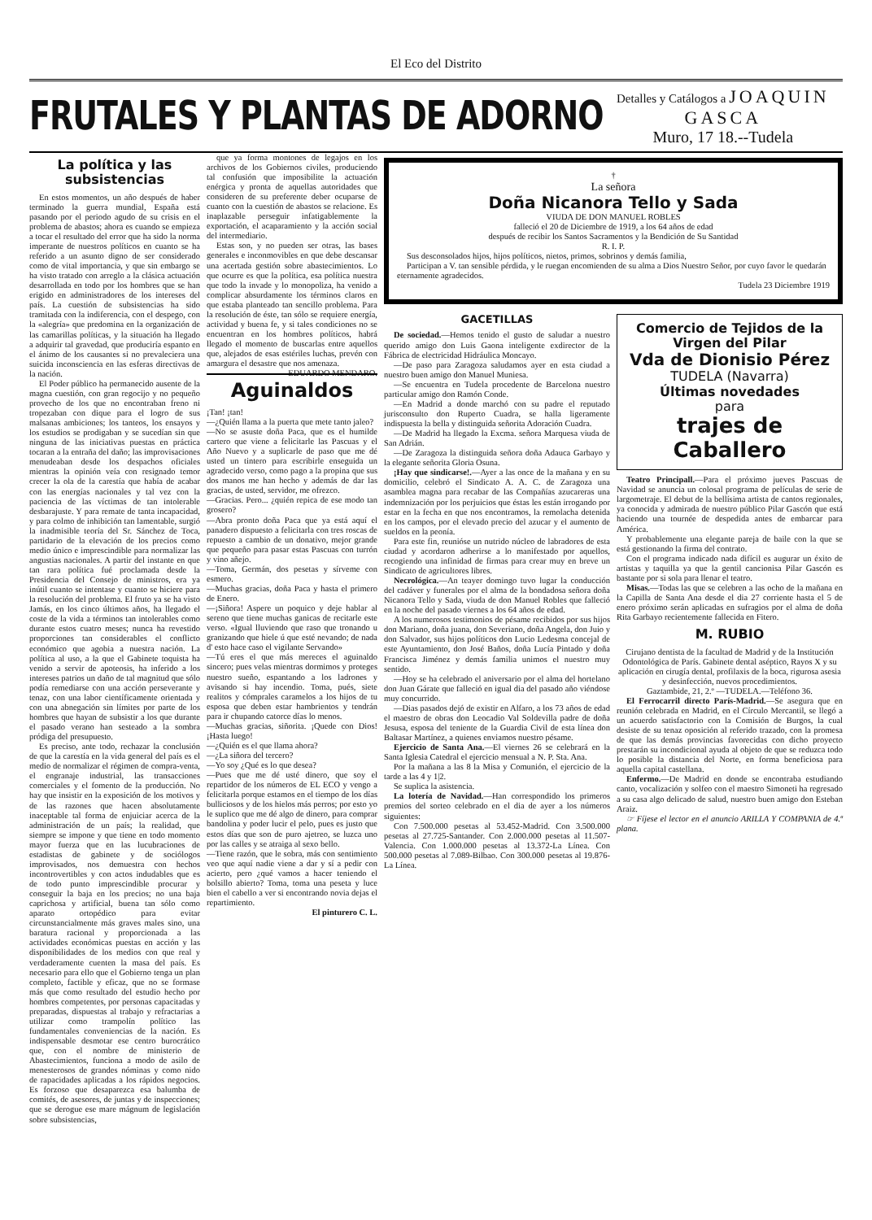El Eco del Distrito
FRUTALES Y PLANTAS DE ADORNO
Detalles y Catálogos a JOAQUIN GASCA
Muro, 17 18.--Tudela
La política y las subsistencias
En estos momentos, un año después de haber terminado la guerra mundial, España está pasando por el periodo agudo de su crisis en el problema de abastos; ahora es cuando se empieza a tocar el resultado del error que ha sido la norma imperante de nuestros políticos en cuanto se ha referido a un asunto digno de ser considerado como de vital importancia, y que sin embargo se ha visto tratado con arreglo a la clásica actuación desarrollada en todo por los hombres que se han erigido en administradores de los intereses del país. La cuestión de subsistencias ha sido tramitada con la indiferencia, con el despego, con la «alegría» que predomina en la organización de las camarillas políticas, y la situación ha llegado a adquirir tal gravedad, que produciría espanto en el ánimo de los causantes si no prevaleciera una suicida inconsciencia en las esferas directivas de la nación.
El Poder público ha permanecido ausente de la magna cuestión, con gran regocijo y no pequeño provecho de los que no encontraban freno ni tropezaban con dique para el logro de sus malsanas ambiciones; los tanteos, los ensayos y los estudios se prodigaban y se sucedían sin que ninguna de las iniciativas puestas en práctica tocaran a la entraña del daño; las improvisaciones menudeaban desde los despachos oficiales mientras la opinión veía con resignado temor crecer la ola de la carestía que había de acabar con las energías nacionales y tal vez con la paciencia de las víctimas de tan intolerable desbarajuste. Y para remate de tanta incapacidad, y para colmo de inhibición tan lamentable, surgió la inadmisible teoría del Sr. Sánchez de Toca, partidario de la elevación de los precios como medio único e imprescindible para normalizar las angustias nacionales. A partir del instante en que tan rara política fué proclamada desde la Presidencia del Consejo de ministros, era ya inútil cuanto se intentase y cuanto se hiciere para la resolución del problema. El fruto ya se ha visto Jamás, en los cinco últimos años, ha llegado el coste de la vida a términos tan intolerables como durante estos cuatro meses; nunca ha revestido proporciones tan considerables el conflicto económico que agobia a nuestra nación. La política al uso, a la que el Gabinete toquista ha venido a servir de apoteosis, ha inferido a los intereses patrios un daño de tal magnitud que sólo podía remediarse con una acción perseverante y tenaz, con una labor científicamente orientada y con una abnegación sin límites por parte de los hombres que hayan de subsistir a los que durante el pasado verano han sesteado a la sombra pródiga del presupuesto.
Es preciso, ante todo, rechazar la conclusión de que la carestía en la vida general del país es el medio de normalizar el régimen de compra-venta, el engranaje industrial, las transacciones comerciales y el fomento de la producción. No hay que insistir en la exposición de los motivos y de las razones que hacen absolutamente inaceptable tal forma de enjuiciar acerca de la administración de un país; la realidad, que siempre se impone y que tiene en todo momento mayor fuerza que en las lucubraciones de estadistas de gabinete y de sociólogos improvisados, nos demuestra con hechos incontrovertibles y con actos indudables que es de todo punto imprescindible procurar y conseguir la baja en los precios; no una baja caprichosa y artificial, buena tan sólo como aparato ortopédico para evitar circunstancialmente más graves males sino, una baratura racional y proporcionada a las actividades económicas puestas en acción y las disponibilidades de los medios con que real y verdaderamente cuenten la masa del país. Es necesario para ello que el Gobierno tenga un plan completo, factible y eficaz, que no se formase más que como resultado del estudio hecho por hombres competentes, por personas capacitadas y preparadas, dispuestas al trabajo y refractarias a utilizar como trampolín político las fundamentales conveniencias de la nación. Es indispensable desmotar ese centro burocrático que, con el nombre de ministerio de Abastecimientos, funciona a modo de asilo de menesterosos de grandes nóminas y como nido de rapacidades aplicadas a los rápidos negocios. Es forzoso que desaparezca esa balumba de comités, de asesores, de juntas y de inspecciones; que se derogue ese mare mágnum de legislación sobre subsistencias,
que ya forma montones de legajos en los archivos de los Gobiernos civiles, produciendo tal confusión que imposibilite la actuación enérgica y pronta de aquellas autoridades que consideren de su preferente deber ocuparse de cuanto con la cuestión de abastos se relacione. Es inaplazable perseguir infatigablemente la exportación, el acaparamiento y la acción social del intermediario.
Estas son, y no pueden ser otras, las bases generales e inconmovibles en que debe descansar una acertada gestión sobre abastecimientos. Lo que ocurre es que la política, esa política nuestra que todo la invade y lo monopoliza, ha venido a complicar absurdamente los términos claros en que estaba planteado tan sencillo problema. Para la resolución de éste, tan sólo se requiere energía, actividad y buena fe, y si tales condiciones no se encuentran en los hombres políticos, habrá llegado el momento de buscarlas entre aquellos que, alejados de esas estériles luchas, prevén con amargura el desastre que nos amenaza. EDUARDO MENDARO.
Aguinaldos
¡Tan! ¡tan!
—¿Quién llama a la puerta que mete tanto jaleo?
—No se asuste doña Paca, que es el humilde cartero que viene a felicitarle las Pascuas y el Año Nuevo y a suplicarle de paso que me dé usted un tintero para escribirle enseguida un agradecido verso, como pago a la propina que sus dos manos me han hecho y además de dar las gracias, de usted, servidor, me ofrezco.
—Gracias. Pero... ¿quién repica de ese modo tan grosero?
—Abra pronto doña Paca que ya está aquí el panadero dispuesto a felicitarla con tres roscas de repuesto a cambio de un donativo, mejor grande que pequeño para pasar estas Pascuas con turrón y vino añejo.
—Toma, Germán, dos pesetas y sírveme con esmero.
—Muchas gracias, doña Paca y hasta el primero de Enero.
—¡Siñora! Aspere un poquico y deje hablar al sereno que tiene muchas ganicas de recitarle este verso. «Igual lluviendo que raso que tronando u granizando que hiele ú que esté nevando; de nada d' esto hace caso el vigilante Servando»
—Tú eres el que más mereces el aguinaldo sincero; pues velas mientras dormimos y proteges nuestro sueño, espantando a los ladrones y avisando si hay incendio. Toma, pués, siete realitos y cómprales caramelos a los hijos de tu esposa que deben estar hambrientos y tendrán para ir chupando catorce días lo menos.
—Muchas gracias, siñorita. ¡Quede con Dios! ¡Hasta luego!
—¿Quién es el que llama ahora?
—¿La siñora del tercero?
—Yo soy ¿Qué es lo que desea?
—Pues que me dé usté dinero, que soy el repartidor de los números de EL ECO y vengo a felicitarla porque estamos en el tiempo de los días bulliciosos y de los hielos más perros; por esto yo le suplico que me dé algo de dinero, para comprar bandolina y poder lucir el pelo, pues es justo que estos días que son de puro ajetreo, se luzca uno por las calles y se atraiga al sexo bello.
—Tiene razón, que le sobra, más con sentimiento veo que aquí nadie viene a dar y sí a pedir con acierto, pero ¿qué vamos a hacer teniendo el bolsillo abierto? Toma, toma una peseta y luce bien el cabello a ver si encontrando novia dejas el repartimiento.
El pinturero C. L.
†
La señora
Doña Nicanora Tello y Sada
VIUDA DE DON MANUEL ROBLES
falleció el 20 de Diciembre de 1919, a los 64 años de edad
después de recibir los Santos Sacramentos y la Bendición de Su Santidad
R. I. P.
Sus desconsolados hijos, hijos políticos, nietos, primos, sobrinos y demás familia,
Participan a V. tan sensible pérdida, y le ruegan encomienden de su alma a Dios Nuestro Señor, por cuyo favor le quedarán eternamente agradecidos.
Tudela 23 Diciembre 1919
GACETILLAS
De sociedad.—Hemos tenido el gusto de saludar a nuestro querido amigo don Luis Gaona inteligente exdirector de la Fábrica de electricidad Hidráulica Moncayo.
—De paso para Zaragoza saludamos ayer en esta ciudad a nuestro buen amigo don Manuel Muniesa.
—Se encuentra en Tudela procedente de Barcelona nuestro particular amigo don Ramón Conde.
—En Madrid a donde marchó con su padre el reputado jurisconsulto don Ruperto Cuadra, se halla ligeramente indispuesta la bella y distinguida señorita Adoración Cuadra.
—De Madrid ha llegado la Excma. señora Marquesa viuda de San Adrián.
—De Zaragoza la distinguida señora doña Adauca Garbayo y la elegante señorita Gloria Osuna.
¡Hay que sindicarse!.—Ayer a las once de la mañana y en su domicilio, celebró el Sindicato A. A. C. de Zaragoza una asamblea magna para recabar de las Compañías azucareras una indemnización por los perjuicios que éstas les están irrogando por estar en la fecha en que nos encontramos, la remolacha detenida en los campos, por el elevado precio del azucar y el aumento de sueldos en la peonía.
Para este fin, reunióse un nutrido núcleo de labradores de esta ciudad y acordaron adherirse a lo manifestado por aquellos, recogiendo una infinidad de firmas para crear muy en breve un Sindicato de agricultores libres.
Necrológica.—An teayer domingo tuvo lugar la conducción del cadáver y funerales por el alma de la bondadosa señora doña Nicanora Tello y Sada, viuda de don Manuel Robles que falleció en la noche del pasado viernes a los 64 años de edad.
A los numerosos testimonios de pésame recibidos por sus hijos don Mariano, doña juana, don Severiano, doña Angela, don Juio y don Salvador, sus hijos políticos don Lucio Ledesma concejal de este Ayuntamiento, don José Baños, doña Lucía Pintado y doña Francisca Jiménez y demás familia unimos el nuestro muy sentido.
—Hoy se ha celebrado el aniversario por el alma del hortelano don Juan Gárate que falleció en igual dia del pasado año viéndose muy concurrido.
—Dias pasados dejó de existir en Alfaro, a los 73 años de edad el maestro de obras don Leocadio Val Soldevilla padre de doña Jesusa, esposa del teniente de la Guardia Civil de esta línea don Baltasar Martínez, a quienes enviamos nuestro pésame.
Ejercicio de Santa Ana.—El viernes 26 se celebrará en la Santa Iglesia Catedral el ejercicio mensual a N. P. Sta. Ana.
Por la mañana a las 8 la Misa y Comunión, el ejercicio de la tarde a las 4 y 1|2.
Se suplica la asistencia.
La lotería de Navidad.—Han correspondido los primeros premios del sorteo celebrado en el dia de ayer a los números siguientes:
Con 7.500.000 pesetas al 53.452-Madrid. Con 3.500.000 pesetas al 27.725-Santander. Con 2.000.000 pesetas al 11.507-Valencia. Con 1.000.000 pesetas al 13.372-La Línea. Con 500.000 pesetas al 7.089-Bilbao. Con 300.000 pesetas al 19.876-La Línea.
Comercio de Tejidos de la Virgen del Pilar
Vda de Dionisio Pérez
TUDELA (Navarra)
Últimas novedades
para
trajes de Caballero
Teatro Principall.—Para el próximo jueves Pascuas de Navidad se anuncia un colosal programa de películas de serie de largometraje. El debut de la bellísima artista de cantos regionales, ya conocida y admirada de nuestro público Pilar Gascón que está haciendo una tournée de despedida antes de embarcar para América.
Y probablemente una elegante pareja de baile con la que se está gestionando la firma del contrato.
Con el programa indicado nada difícil es augurar un éxito de artistas y taquilla ya que la gentil cancionisa Pilar Gascón es bastante por si sola para llenar el teatro.
Misas.—Todas las que se celebren a las ocho de la mañana en la Capilla de Santa Ana desde el dia 27 corriente hasta el 5 de enero próximo serán aplicadas en sufragios por el alma de doña Rita Garbayo recientemente fallecida en Fitero.
M. RUBIO
Cirujano dentista de la facultad de Madrid y de la Institución Odontológica de París. Gabinete dental aséptico, Rayos X y su aplicación en cirugía dental, profilaxis de la boca, rigurosa asesia y desinfección, nuevos procedimientos.
Gaztambide, 21, 2.º —TUDELA.—Teléfono 36.
El Ferrocarril directo París-Madrid.—Se asegura que en reunión celebrada en Madrid, en el Círculo Mercantil, se llegó a un acuerdo satisfactorio con la Comisión de Burgos, la cual desiste de su tenaz oposición al referido trazado, con la promesa de que las demás provincias favorecidas con dicho proyecto prestarán su incondicional ayuda al objeto de que se reduzca todo lo posible la distancia del Norte, en forma beneficiosa para aquella capital castellana.
Enfermo.—De Madrid en donde se encontraba estudiando canto, vocalización y solfeo con el maestro Simoneti ha regresado a su casa algo delicado de salud, nuestro buen amigo don Esteban Araiz.
☞ Fíjese el lector en el anuncio ARILLA Y COMPANIA de 4.ª plana.